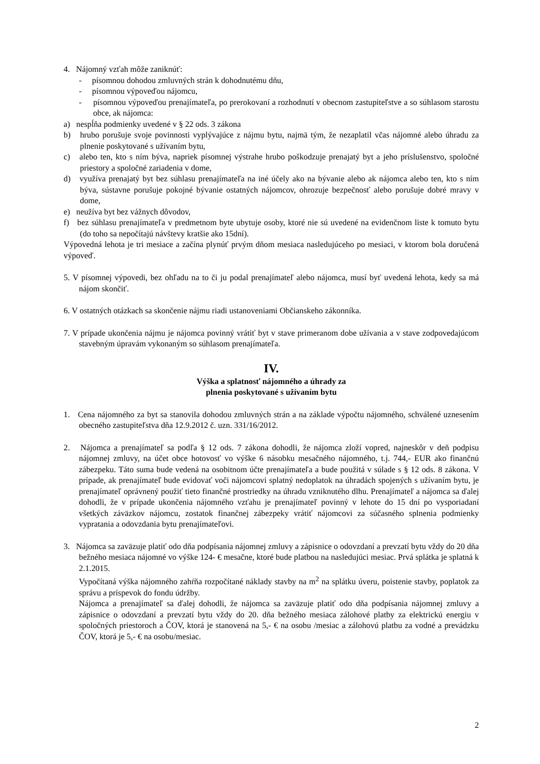4. Nájomný vzťah môže zaniknúť:
- písomnou dohodou zmluvných strán k dohodnutému dňu,
- písomnou výpoveďou nájomcu,
- písomnou výpoveďou prenajímateľa, po prerokovaní a rozhodnutí v obecnom zastupiteľstve a so súhlasom starostu obce, ak nájomca:
a) nespĺňa podmienky uvedené v § 22 ods. 3 zákona
b) hrubo porušuje svoje povinnosti vyplývajúce z nájmu bytu, najmä tým, že nezaplatil včas nájomné alebo úhradu za plnenie poskytované s užívaním bytu,
c) alebo ten, kto s ním býva, napriek písomnej výstrahe hrubo poškodzuje prenajatý byt a jeho príslušenstvo, spoločné priestory a spoločné zariadenia v dome,
d) využíva prenajatý byt bez súhlasu prenajímateľa na iné účely ako na bývanie alebo ak nájomca alebo ten, kto s ním býva, sústavne porušuje pokojné bývanie ostatných nájomcov, ohrozuje bezpečnosť alebo porušuje dobré mravy v dome,
e) neužíva byt bez vážnych dôvodov,
f) bez súhlasu prenajímateľa v predmetnom byte ubytuje osoby, ktoré nie sú uvedené na evidenčnom liste k tomuto bytu (do toho sa nepočítajú návštevy kratšie ako 15dní).
Výpovedná lehota je tri mesiace a začína plynúť prvým dňom mesiaca nasledujúceho po mesiaci, v ktorom bola doručená výpoveď.
5. V písomnej výpovedi, bez ohľadu na to či ju podal prenajímateľ alebo nájomca, musí byť uvedená lehota, kedy sa má nájom skončiť.
6. V ostatných otázkach sa skončenie nájmu riadi ustanoveniami Občianskeho zákonníka.
7. V prípade ukončenia nájmu je nájomca povinný vrátiť byt v stave primeranom dobe užívania a v stave zodpovedajúcom stavebným úpravám vykonaným so súhlasom prenajímateľa.
IV.
Výška a splatnosť nájomného a úhrady za
plnenia poskytované s užívaním bytu
1. Cena nájomného za byt sa stanovila dohodou zmluvných strán a na základe výpočtu nájomného, schválené uznesením obecného zastupiteľstva dňa 12.9.2012 č. uzn. 331/16/2012.
2. Nájomca a prenajímateľ sa podľa § 12 ods. 7 zákona dohodli, že nájomca zloží vopred, najneskôr v deň podpisu nájomnej zmluvy, na účet obce hotovosť vo výške 6 násobku mesačného nájomného, t.j. 744,- EUR ako finančnú zábezpeku. Táto suma bude vedená na osobitnom účte prenajímateľa a bude použitá v súlade s § 12 ods. 8 zákona. V prípade, ak prenajímateľ bude evidovať voči nájomcovi splatný nedoplatok na úhradách spojených s užívaním bytu, je prenajímateľ oprávnený použiť tieto finančné prostriedky na úhradu vzniknutého dlhu. Prenajímateľ a nájomca sa ďalej dohodli, že v prípade ukončenia nájomného vzťahu je prenajímateľ povinný v lehote do 15 dní po vysporiadaní všetkých záväzkov nájomcu, zostatok finančnej zábezpeky vrátiť nájomcovi za súčasného splnenia podmienky vypratania a odovzdania bytu prenajímateľovi.
3. Nájomca sa zaväzuje platiť odo dňa podpísania nájomnej zmluvy a zápisnice o odovzdaní a prevzatí bytu vždy do 20 dňa bežného mesiaca nájomné vo výške 124- € mesačne, ktoré bude platbou na nasledujúci mesiac. Prvá splátka je splatná k 2.1.2015.
Vypočítaná výška nájomného zahŕňa rozpočítané náklady stavby na m<sup>2</sup> na splátku úveru, poistenie stavby, poplatok za správu a príspevok do fondu údržby.
Nájomca a prenajímateľ sa ďalej dohodli, že nájomca sa zaväzuje platiť odo dňa podpísania nájomnej zmluvy a zápisnice o odovzdaní a prevzatí bytu vždy do 20. dňa bežného mesiaca zálohové platby za elektrickú energiu v spoločných priestoroch a ČOV, ktorá je stanovená na 5,- € na osobu /mesiac a zálohovú platbu za vodné a prevádzku ČOV, ktorá je 5,- € na osobu/mesiac.
2